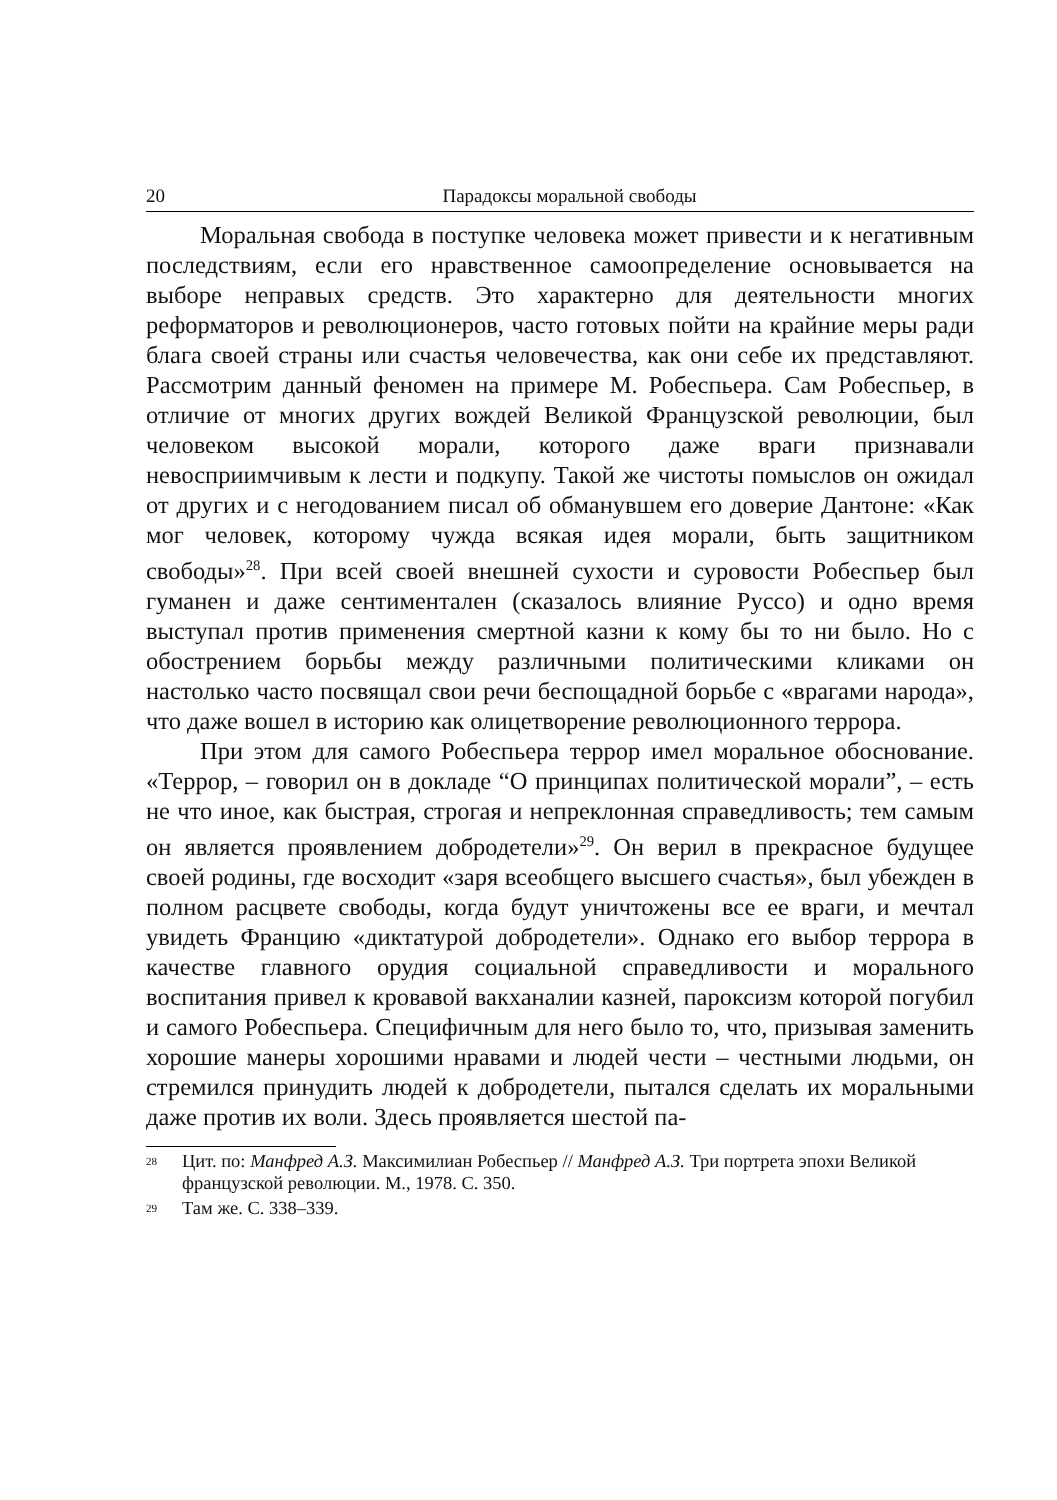20 Парадоксы моральной свободы
Моральная свобода в поступке человека может привести и к негативным последствиям, если его нравственное самоопределение основывается на выборе неправых средств. Это характерно для деятельности многих реформаторов и революционеров, часто готовых пойти на крайние меры ради блага своей страны или счастья человечества, как они себе их представляют. Рассмотрим данный феномен на примере М. Робеспьера. Сам Робеспьер, в отличие от многих других вождей Великой Французской революции, был человеком высокой морали, которого даже враги признавали невосприимчивым к лести и подкупу. Такой же чистоты помыслов он ожидал от других и с негодованием писал об обманувшем его доверие Дантоне: «Как мог человек, которому чужда всякая идея морали, быть защитником свободы»<sup>28</sup>. При всей своей внешней сухости и суровости Робеспьер был гуманен и даже сентиментален (сказалось влияние Руссо) и одно время выступал против применения смертной казни к кому бы то ни было. Но с обострением борьбы между различными политическими кликами он настолько часто посвящал свои речи беспощадной борьбе с «врагами народа», что даже вошел в историю как олицетворение революционного террора.
При этом для самого Робеспьера террор имел моральное обоснование. «Террор, – говорил он в докладе “О принципах политической морали”, – есть не что иное, как быстрая, строгая и непреклонная справедливость; тем самым он является проявлением добродетели»<sup>29</sup>. Он верил в прекрасное будущее своей родины, где восходит «заря всеобщего высшего счастья», был убежден в полном расцвете свободы, когда будут уничтожены все ее враги, и мечтал увидеть Францию «диктатурой добродетели». Однако его выбор террора в качестве главного орудия социальной справедливости и морального воспитания привел к кровавой вакханалии казней, пароксизм которой погубил и самого Робеспьера. Специфичным для него было то, что, призывая заменить хорошие манеры хорошими нравами и людей чести – честными людьми, он стремился принудить людей к добродетели, пытался сделать их моральными даже против их воли. Здесь проявляется шестой па-
<sup>28</sup> Цит. по: Манфред А.З. Максимилиан Робеспьер // Манфред А.З. Три портрета эпохи Великой французской революции. М., 1978. С. 350.
<sup>29</sup> Там же. С. 338–339.